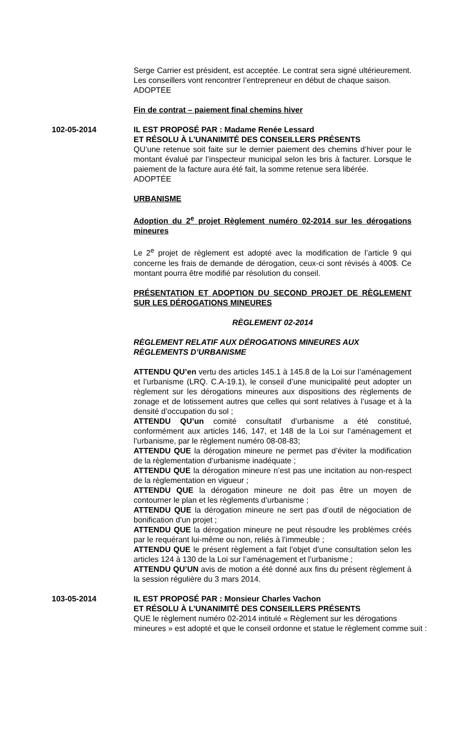Serge Carrier est président, est acceptée. Le contrat sera signé ultérieurement. Les conseillers vont rencontrer l’entrepreneur en début de chaque saison.
ADOPTÉE
Fin de contrat – paiement final chemins hiver
102-05-2014 IL EST PROPOSÉ PAR : Madame Renée Lessard
ET RÉSOLU À L’UNANIMITÉ DES CONSEILLERS PRÉSENTS
QU’une retenue soit faite sur le dernier paiement des chemins d’hiver pour le montant évalué par l’inspecteur municipal selon les bris à facturer. Lorsque le paiement de la facture aura été fait, la somme retenue sera libérée.
ADOPTÉE
URBANISME
Adoption du 2<sup>e</sup> projet Règlement numéro 02-2014 sur les dérogations mineures
Le 2<sup>e</sup> projet de règlement est adopté avec la modification de l’article 9 qui concerne les frais de demande de dérogation, ceux-ci sont révisés à 400$. Ce montant pourra être modifié par résolution du conseil.
PRÉSENTATION ET ADOPTION DU SECOND PROJET DE RÈGLEMENT SUR LES DÉROGATIONS MINEURES
RÈGLEMENT 02-2014
RÈGLEMENT RELATIF AUX DÉROGATIONS MINEURES AUX RÈGLEMENTS D’URBANISME
ATTENDU QU’en vertu des articles 145.1 à 145.8 de la Loi sur l’aménagement et l’urbanisme (LRQ. C.A-19.1), le conseil d’une municipalité peut adopter un règlement sur les dérogations mineures aux dispositions des règlements de zonage et de lotissement autres que celles qui sont relatives à l’usage et à la densité d’occupation du sol ;
ATTENDU QU’un comité consultatif d’urbanisme a été constitué, conformément aux articles 146, 147, et 148 de la Loi sur l’aménagement et l’urbanisme, par le règlement numéro 08-08-83;
ATTENDU QUE la dérogation mineure ne permet pas d’éviter la modification de la règlementation d’urbanisme inadéquate ;
ATTENDU QUE la dérogation mineure n’est pas une incitation au non-respect de la règlementation en vigueur ;
ATTENDU QUE la dérogation mineure ne doit pas être un moyen de contourner le plan et les règlements d’urbanisme ;
ATTENDU QUE la dérogation mineure ne sert pas d’outil de négociation de bonification d’un projet ;
ATTENDU QUE la dérogation mineure ne peut résoudre les problèmes créés par le requérant lui-même ou non, reliés à l’immeuble ;
ATTENDU QUE le présent règlement a fait l’objet d’une consultation selon les articles 124 à 130 de la Loi sur l’aménagement et l’urbanisme ;
ATTENDU QU’UN avis de motion a été donné aux fins du présent règlement à la session régulière du 3 mars 2014.
103-05-2014 IL EST PROPOSÉ PAR : Monsieur Charles Vachon
ET RÉSOLU À L’UNANIMITÉ DES CONSEILLERS PRÉSENTS
QUE le règlement numéro 02-2014 intitulé « Règlement sur les dérogations mineures » est adopté et que le conseil ordonne et statue le règlement comme suit :